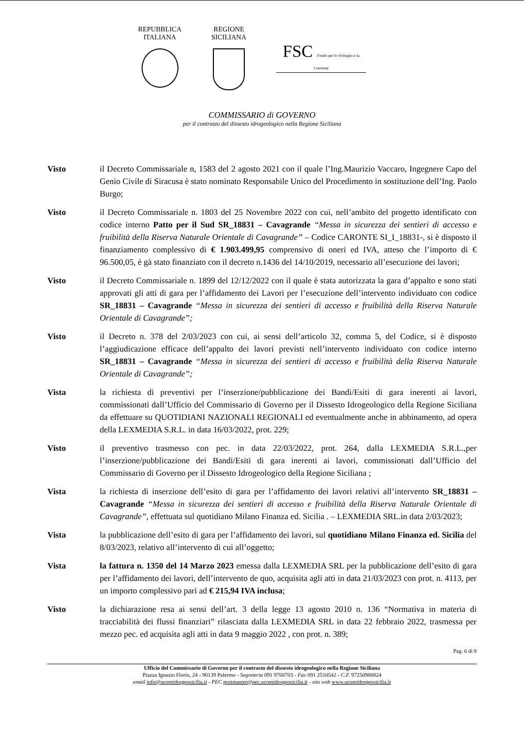REPUBBLICA
ITALIANA
REGIONE
SICILIANA
FSC Fondo per lo Sviluppo e la Coesione
COMMISSARIO di GOVERNO
per il contrasto del dissesto idrogeologico nella Regione Siciliana
Visto il Decreto Commissariale n, 1583 del 2 agosto 2021 con il quale l’Ing.Maurizio Vaccaro, Ingegnere Capo del Genio Civile di Siracusa è stato nominato Responsabile Unico del Procedimento in sostituzione dell’Ing. Paolo Burgo;
Visto il Decreto Commissariale n. 1803 del 25 Novembre 2022 con cui, nell’ambito del progetto identificato con codice interno Patto per il Sud SR_18831 – Cavagrande “Messa in sicurezza dei sentieri di accesso e fruibilità della Riserva Naturale Orientale di Cavagrande” – Codice CARONTE SI_I_18831-, si è disposto il finanziamento complessivo di € 1.903.499,95 comprensivo di oneri ed IVA, atteso che l’importo di € 96.500,05, è gà stato finanziato con il decreto n.1436 del 14/10/2019, necessario all’esecuzione dei lavori;
Visto il Decreto Commissariale n. 1899 del 12/12/2022 con il quale è stata autorizzata la gara d’appalto e sono stati approvati gli atti di gara per l’affidamento dei Lavori per l’esecuzione dell’intervento individuato con codice SR_18831 – Cavagrande “Messa in sicurezza dei sentieri di accesso e fruibilità della Riserva Naturale Orientale di Cavagrande”;
Visto il Decreto n. 378 del 2/03/2023 con cui, ai sensi dell’articolo 32, comma 5, del Codice, si è disposto l’aggiudicazione efficace dell’appalto dei lavori previsti nell’intervento individuato con codice interno SR_18831 – Cavagrande “Messa in sicurezza dei sentieri di accesso e fruibilità della Riserva Naturale Orientale di Cavagrande”;
Vista la richiesta di preventivi per l’inserzione/pubblicazione dei Bandi/Esiti di gara inerenti ai lavori, commissionati dall’Ufficio del Commissario di Governo per il Dissesto Idrogeologico della Regione Siciliana da effettuare su QUOTIDIANI NAZIONALI REGIONALI ed eventualmente anche in abbinamento, ad opera della LEXMEDIA S.R.L. in data 16/03/2022, prot. 229;
Visto il preventivo trasmesso con pec. in data 22/03/2022, prot. 264, dalla LEXMEDIA S.R.L.,per l’inserzione/pubblicazione dei Bandi/Esiti di gara inerenti ai lavori, commissionati dall’Ufficio del Commissario di Governo per il Dissesto Idrogeologico della Regione Siciliana ;
Vista la richiesta di inserzione dell’esito di gara per l’affidamento dei lavori relativi all’intervento SR_18831 – Cavagrande “Messa in sicurezza dei sentieri di accesso e fruibilità della Riserva Naturale Orientale di Cavagrande”, effettuata sul quotidiano Milano Finanza ed. Sicilia . – LEXMEDIA SRL.in data 2/03/2023;
Vista la pubblicazione dell’esito di gara per l’affidamento dei lavori, sul quotidiano Milano Finanza ed. Sicilia del 8/03/2023, relativo all’intervento di cui all’oggetto;
Vista la fattura n. 1350 del 14 Marzo 2023 emessa dalla LEXMEDIA SRL per la pubblicazione dell’esito di gara per l’affidamento dei lavori, dell’intervento de quo, acquisita agli atti in data 21/03/2023 con prot. n. 4113, per un importo complessivo pari ad € 215,94 IVA inclusa;
Visto la dichiarazione resa ai sensi dell’art. 3 della legge 13 agosto 2010 n. 136 “Normativa in materia di tracciabilità dei flussi finanziari” rilasciata dalla LEXMEDIA SRL in data 22 febbraio 2022, trasmessa per mezzo pec. ed acquisita agli atti in data 9 maggio 2022 , con prot. n. 389;
Pag. 6 di 8
Ufficio del Commissario di Governo per il contrasto del dissesto idrogeologico nella Regione Siciliana
Piazza Ignazio Florio, 24 - 90139 Palermo - Segreteria 091 9768703 - Fax 091 2510542 - C.F. 97250980824
email info@ucomidrogeosicilia.it - PEC postmaster@pec.ucomidrogeosicilia.it - sito web www.ucomidrogeosicilia.it